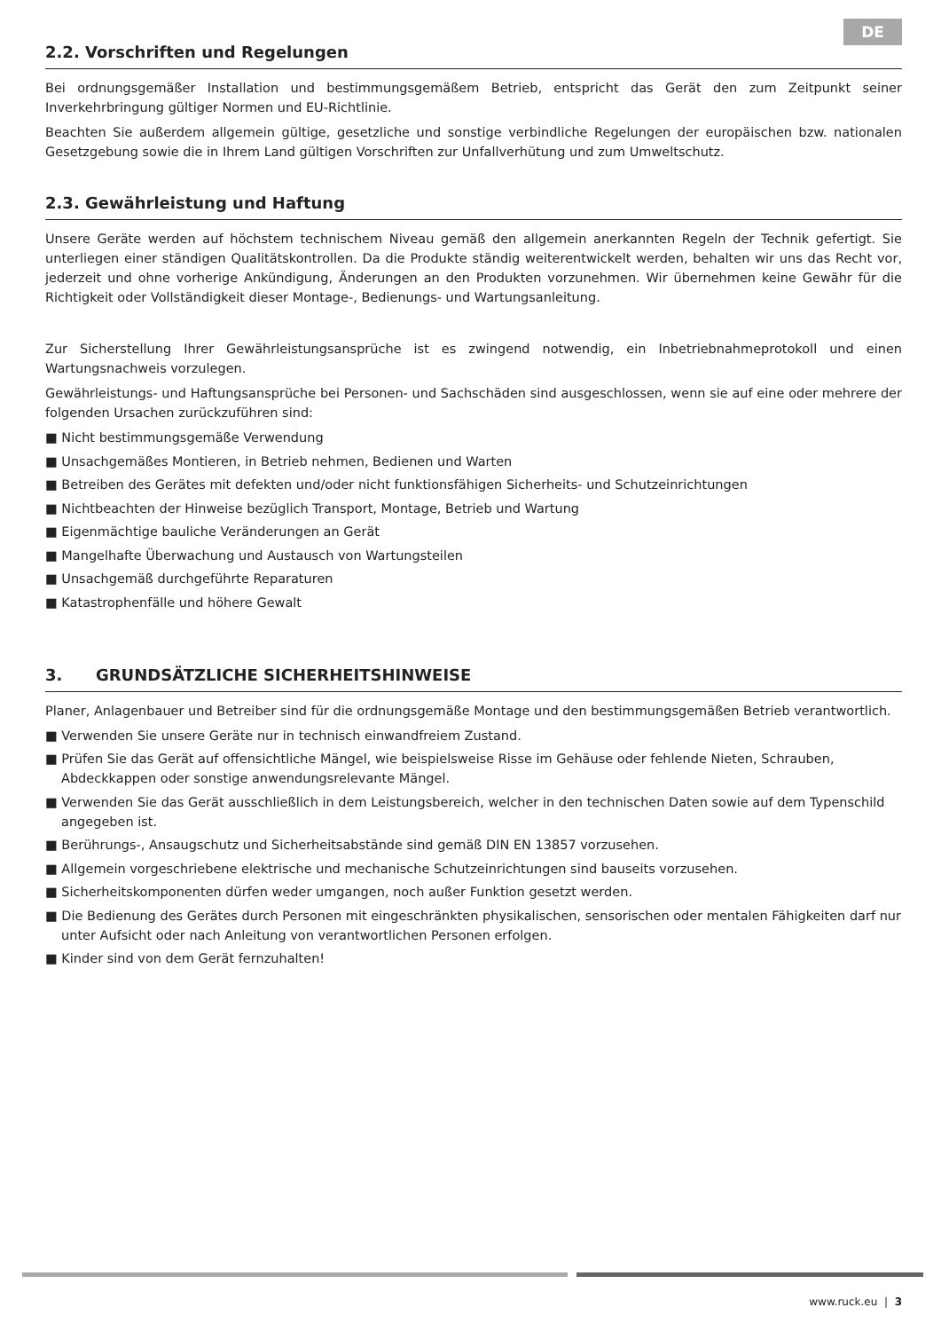DE
2.2. Vorschriften und Regelungen
Bei ordnungsgemäßer Installation und bestimmungsgemäßem Betrieb, entspricht das Gerät den zum Zeitpunkt seiner Inverkehrbringung gültiger Normen und EU-Richtlinie.
Beachten Sie außerdem allgemein gültige, gesetzliche und sonstige verbindliche Regelungen der europäischen bzw. nationalen Gesetzgebung sowie die in Ihrem Land gültigen Vorschriften zur Unfallverhütung und zum Umweltschutz.
2.3. Gewährleistung und Haftung
Unsere Geräte werden auf höchstem technischem Niveau gemäß den allgemein anerkannten Regeln der Technik gefertigt. Sie unterliegen einer ständigen Qualitätskontrollen. Da die Produkte ständig weiterentwickelt werden, behalten wir uns das Recht vor, jederzeit und ohne vorherige Ankündigung, Änderungen an den Produkten vorzunehmen. Wir übernehmen keine Gewähr für die Richtigkeit oder Vollständigkeit dieser Montage-, Bedienungs- und Wartungsanleitung.
Zur Sicherstellung Ihrer Gewährleistungsansprüche ist es zwingend notwendig, ein Inbetriebnahmeprotokoll und einen Wartungsnachweis vorzulegen.
Gewährleistungs- und Haftungsansprüche bei Personen- und Sachschäden sind ausgeschlossen, wenn sie auf eine oder mehrere der folgenden Ursachen zurückzuführen sind:
■ Nicht bestimmungsgemäße Verwendung
■ Unsachgemäßes Montieren, in Betrieb nehmen, Bedienen und Warten
■ Betreiben des Gerätes mit defekten und/oder nicht funktionsfähigen Sicherheits- und Schutzeinrichtungen
■ Nichtbeachten der Hinweise bezüglich Transport, Montage, Betrieb und Wartung
■ Eigenmächtige bauliche Veränderungen an Gerät
■ Mangelhafte Überwachung und Austausch von Wartungsteilen
■ Unsachgemäß durchgeführte Reparaturen
■ Katastrophenfälle und höhere Gewalt
3. GRUNDSÄTZLICHE SICHERHEITSHINWEISE
Planer, Anlagenbauer und Betreiber sind für die ordnungsgemäße Montage und den bestimmungsgemäßen Betrieb verantwortlich.
■ Verwenden Sie unsere Geräte nur in technisch einwandfreiem Zustand.
■ Prüfen Sie das Gerät auf offensichtliche Mängel, wie beispielsweise Risse im Gehäuse oder fehlende Nieten, Schrauben, Abdeckkappen oder sonstige anwendungsrelevante Mängel.
■ Verwenden Sie das Gerät ausschließlich in dem Leistungsbereich, welcher in den technischen Daten sowie auf dem Typenschild angegeben ist.
■ Berührungs-, Ansaugschutz und Sicherheitsabstände sind gemäß DIN EN 13857 vorzusehen.
■ Allgemein vorgeschriebene elektrische und mechanische Schutzeinrichtungen sind bauseits vorzusehen.
■ Sicherheitskomponenten dürfen weder umgangen, noch außer Funktion gesetzt werden.
■ Die Bedienung des Gerätes durch Personen mit eingeschränkten physikalischen, sensorischen oder mentalen Fähigkeiten darf nur unter Aufsicht oder nach Anleitung von verantwortlichen Personen erfolgen.
■ Kinder sind von dem Gerät fernzuhalten!
www.ruck.eu | 3